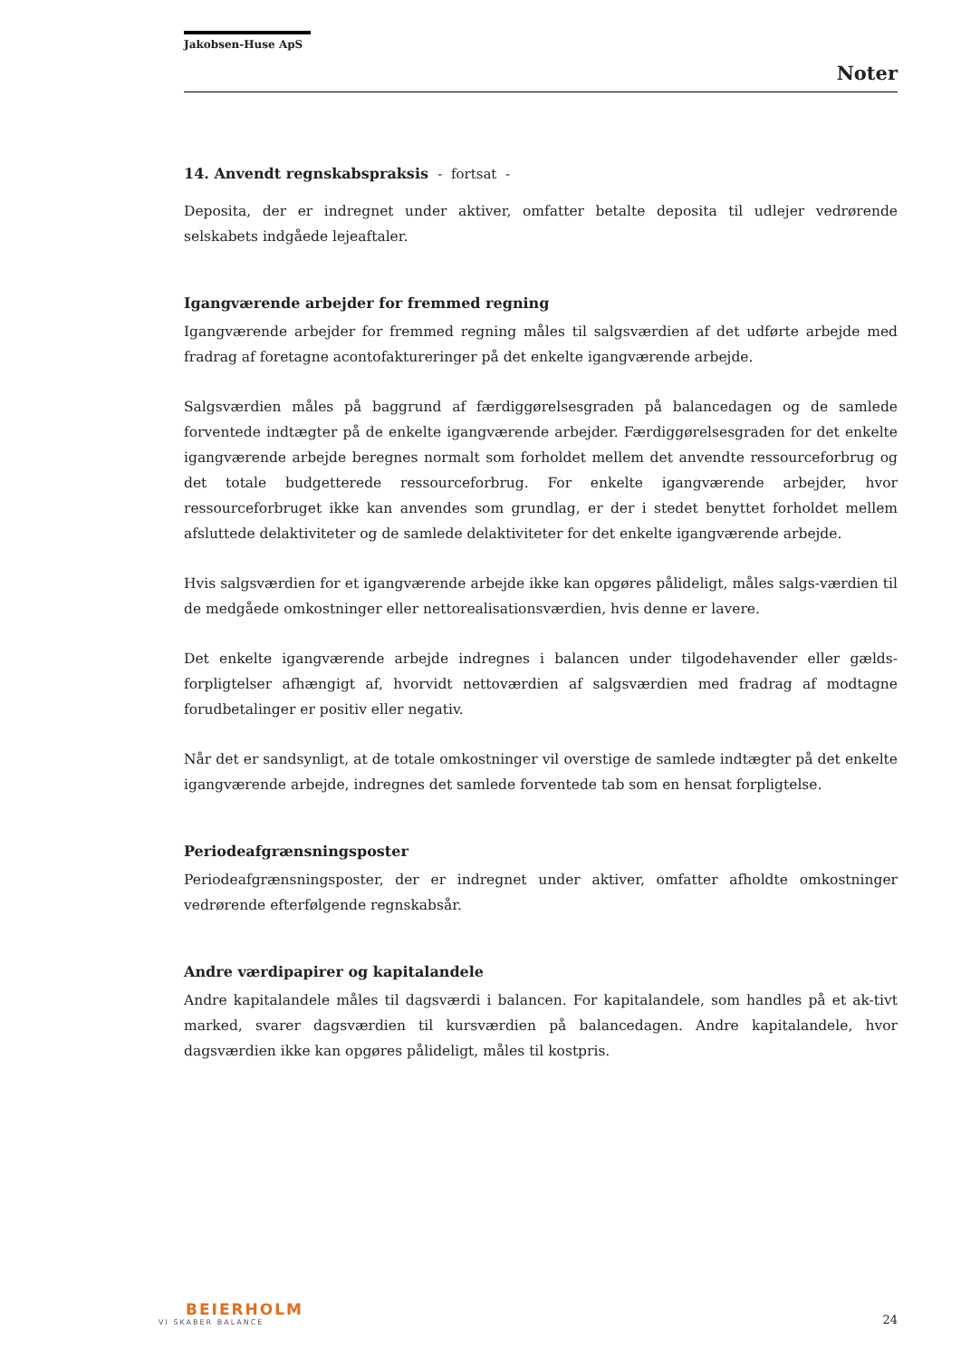Jakobsen-Huse ApS
Noter
14. Anvendt regnskabspraksis - fortsat -
Deposita, der er indregnet under aktiver, omfatter betalte deposita til udlejer vedrørende selskabets indgåede lejeaftaler.
Igangværende arbejder for fremmed regning
Igangværende arbejder for fremmed regning måles til salgsværdien af det udførte arbejde med fradrag af foretagne acontofaktureringer på det enkelte igangværende arbejde.
Salgsværdien måles på baggrund af færdiggørelsesgraden på balancedagen og de samlede forventede indtægter på de enkelte igangværende arbejder. Færdiggørelsesgraden for det enkelte igangværende arbejde beregnes normalt som forholdet mellem det anvendte ressourceforbrug og det totale budgetterede ressourceforbrug. For enkelte igangværende arbejder, hvor ressourceforbruget ikke kan anvendes som grundlag, er der i stedet benyttet forholdet mellem afsluttede delaktiviteter og de samlede delaktiviteter for det enkelte igangværende arbejde.
Hvis salgsværdien for et igangværende arbejde ikke kan opgøres pålideligt, måles salgs-værdien til de medgåede omkostninger eller nettorealisationsværdien, hvis denne er lavere.
Det enkelte igangværende arbejde indregnes i balancen under tilgodehavender eller gælds-forpligtelser afhængigt af, hvorvidt nettoværdien af salgsværdien med fradrag af modtagne forudbetalinger er positiv eller negativ.
Når det er sandsynligt, at de totale omkostninger vil overstige de samlede indtægter på det enkelte igangværende arbejde, indregnes det samlede forventede tab som en hensat forpligtelse.
Periodeafgrænsningsposter
Periodeafgrænsningsposter, der er indregnet under aktiver, omfatter afholdte omkostninger vedrørende efterfølgende regnskabsår.
Andre værdipapirer og kapitalandele
Andre kapitalandele måles til dagsværdi i balancen. For kapitalandele, som handles på et ak-tivt marked, svarer dagsværdien til kursværdien på balancedagen. Andre kapitalandele, hvor dagsværdien ikke kan opgøres pålideligt, måles til kostpris.
BEIERHOLM
VI SKABER BALANCE
24